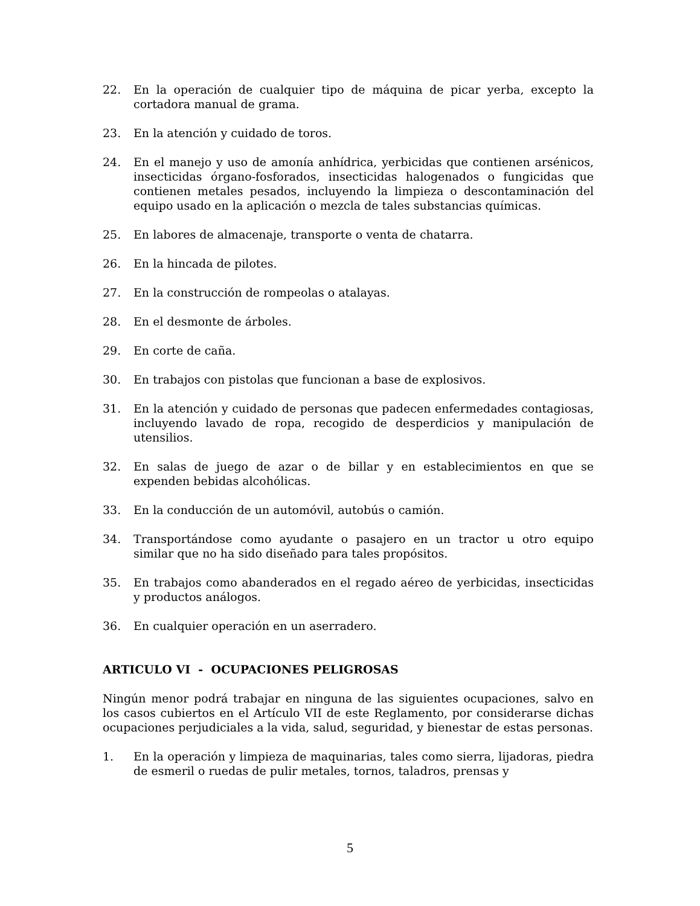22. En la operación de cualquier tipo de máquina de picar yerba, excepto la cortadora manual de grama.
23. En la atención y cuidado de toros.
24. En el manejo y uso de amonía anhídrica, yerbicidas que contienen arsénicos, insecticidas órgano-fosforados, insecticidas halogenados o fungicidas que contienen metales pesados, incluyendo la limpieza o descontaminación del equipo usado en la aplicación o mezcla de tales substancias químicas.
25. En labores de almacenaje, transporte o venta de chatarra.
26. En la hincada de pilotes.
27. En la construcción de rompeolas o atalayas.
28. En el desmonte de árboles.
29. En corte de caña.
30. En trabajos con pistolas que funcionan a base de explosivos.
31. En la atención y cuidado de personas que padecen enfermedades contagiosas, incluyendo lavado de ropa, recogido de desperdicios y manipulación de utensilios.
32. En salas de juego de azar o de billar y en establecimientos en que se expenden bebidas alcohólicas.
33. En la conducción de un automóvil, autobús o camión.
34. Transportándose como ayudante o pasajero en un tractor u otro equipo similar que no ha sido diseñado para tales propósitos.
35. En trabajos como abanderados en el regado aéreo de yerbicidas, insecticidas y productos análogos.
36. En cualquier operación en un aserradero.
ARTICULO VI - OCUPACIONES PELIGROSAS
Ningún menor podrá trabajar en ninguna de las siguientes ocupaciones, salvo en los casos cubiertos en el Artículo VII de este Reglamento, por considerarse dichas ocupaciones perjudiciales a la vida, salud, seguridad, y bienestar de estas personas.
1. En la operación y limpieza de maquinarias, tales como sierra, lijadoras, piedra de esmeril o ruedas de pulir metales, tornos, taladros, prensas y
5